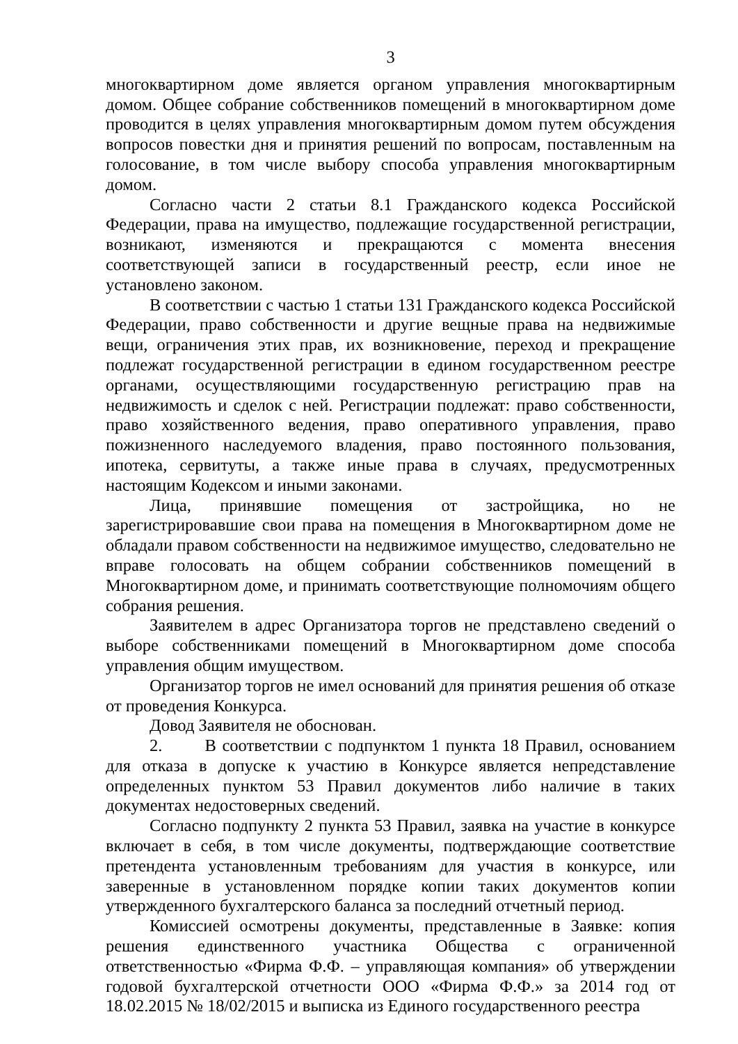3
многоквартирном доме является органом управления многоквартирным домом. Общее собрание собственников помещений в многоквартирном доме проводится в целях управления многоквартирным домом путем обсуждения вопросов повестки дня и принятия решений по вопросам, поставленным на голосование, в том числе выбору способа управления многоквартирным домом.
Согласно части 2 статьи 8.1 Гражданского кодекса Российской Федерации, права на имущество, подлежащие государственной регистрации, возникают, изменяются и прекращаются с момента внесения соответствующей записи в государственный реестр, если иное не установлено законом.
В соответствии с частью 1 статьи 131 Гражданского кодекса Российской Федерации, право собственности и другие вещные права на недвижимые вещи, ограничения этих прав, их возникновение, переход и прекращение подлежат государственной регистрации в едином государственном реестре органами, осуществляющими государственную регистрацию прав на недвижимость и сделок с ней. Регистрации подлежат: право собственности, право хозяйственного ведения, право оперативного управления, право пожизненного наследуемого владения, право постоянного пользования, ипотека, сервитуты, а также иные права в случаях, предусмотренных настоящим Кодексом и иными законами.
Лица, принявшие помещения от застройщика, но не зарегистрировавшие свои права на помещения в Многоквартирном доме не обладали правом собственности на недвижимое имущество, следовательно не вправе голосовать на общем собрании собственников помещений в Многоквартирном доме, и принимать соответствующие полномочиям общего собрания решения.
Заявителем в адрес Организатора торгов не представлено сведений о выборе собственниками помещений в Многоквартирном доме способа управления общим имуществом.
Организатор торгов не имел оснований для принятия решения об отказе от проведения Конкурса.
Довод Заявителя не обоснован.
2. В соответствии с подпунктом 1 пункта 18 Правил, основанием для отказа в допуске к участию в Конкурсе является непредставление определенных пунктом 53 Правил документов либо наличие в таких документах недостоверных сведений.
Согласно подпункту 2 пункта 53 Правил, заявка на участие в конкурсе включает в себя, в том числе документы, подтверждающие соответствие претендента установленным требованиям для участия в конкурсе, или заверенные в установленном порядке копии таких документов копии утвержденного бухгалтерского баланса за последний отчетный период.
Комиссией осмотрены документы, представленные в Заявке: копия решения единственного участника Общества с ограниченной ответственностью «Фирма Ф.Ф. – управляющая компания» об утверждении годовой бухгалтерской отчетности ООО «Фирма Ф.Ф.» за 2014 год от 18.02.2015 № 18/02/2015 и выписка из Единого государственного реестра